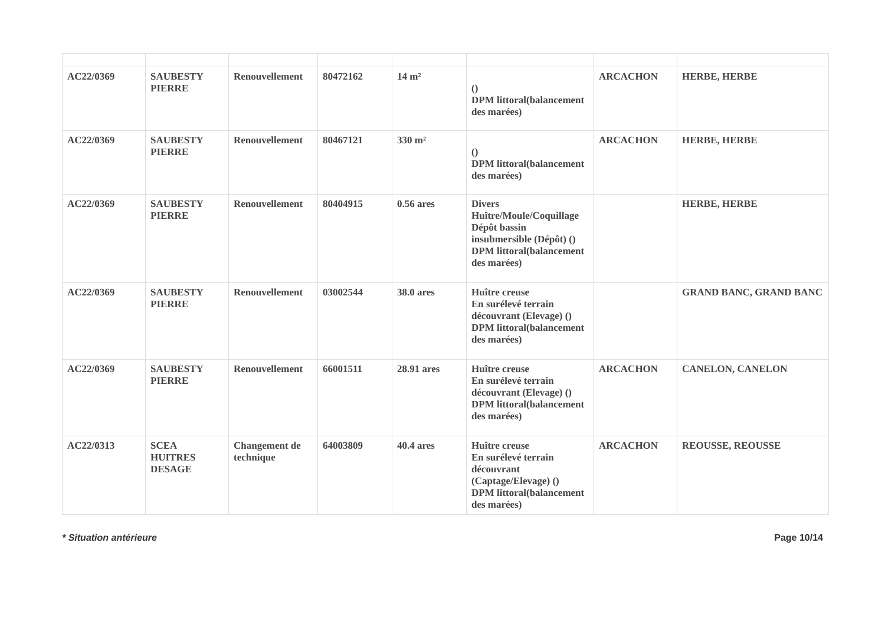| AC22/0369 | SAUBESTY PIERRE | Renouvellement | 80472162 | 14 m² | () DPM littoral(balancement des marées) | ARCACHON | HERBE, HERBE |
| AC22/0369 | SAUBESTY PIERRE | Renouvellement | 80467121 | 330 m² | () DPM littoral(balancement des marées) | ARCACHON | HERBE, HERBE |
| AC22/0369 | SAUBESTY PIERRE | Renouvellement | 80404915 | 0.56 ares | Divers Huître/Moule/Coquillage Dépôt bassin insubmersible (Dépôt) () DPM littoral(balancement des marées) | | HERBE, HERBE |
| AC22/0369 | SAUBESTY PIERRE | Renouvellement | 03002544 | 38.0 ares | Huître creuse En surélevé terrain découvrant (Elevage) () DPM littoral(balancement des marées) | | GRAND BANC, GRAND BANC |
| AC22/0369 | SAUBESTY PIERRE | Renouvellement | 66001511 | 28.91 ares | Huître creuse En surélevé terrain découvrant (Elevage) () DPM littoral(balancement des marées) | ARCACHON | CANELON, CANELON |
| AC22/0313 | SCEA HUITRES DESAGE | Changement de technique | 64003809 | 40.4 ares | Huître creuse En surélevé terrain découvrant (Captage/Elevage) () DPM littoral(balancement des marées) | ARCACHON | REOUSSE, REOUSSE |
* Situation antérieure Page 10/14